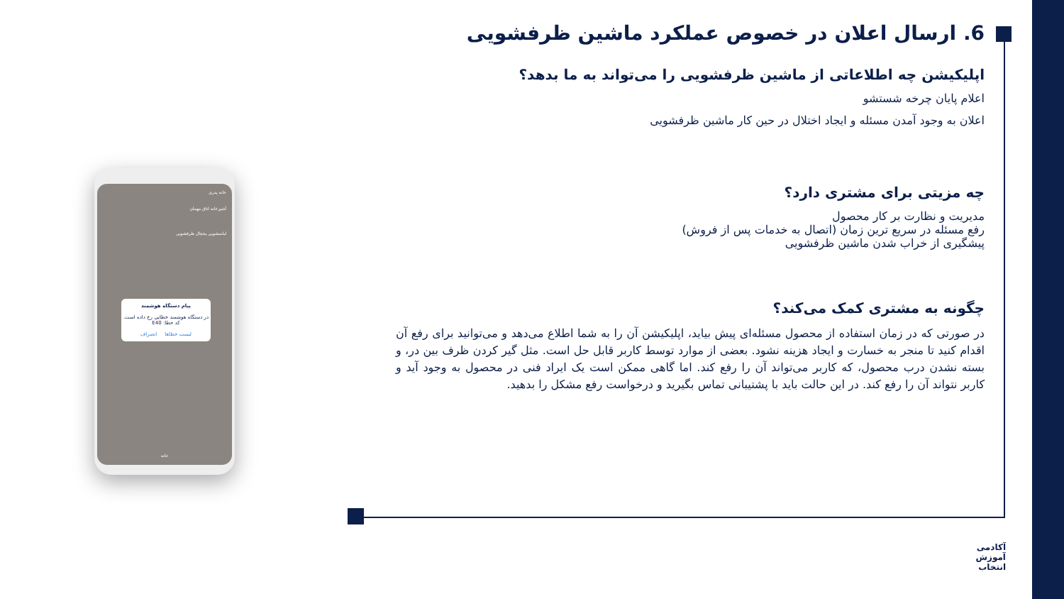6. ارسال اعلان در خصوص عملکرد ماشین ظرفشویی
اپلیکیشن چه اطلاعاتی از ماشین ظرفشویی را می‌تواند به ما بدهد؟
اعلام پایان چرخه شستشو
اعلان به وجود آمدن مسئله و ایجاد اختلال در حین کار ماشین ظرفشویی
چه مزیتی برای مشتری دارد؟
مدیریت و نظارت بر کار محصول
رفع مسئله در سریع ترین زمان (اتصال به خدمات پس از فروش)
پیشگیری از خراب شدن ماشین ظرفشویی
چگونه به مشتری کمک می‌کند؟
در صورتی که در زمان استفاده از محصول مسئله‌ای پیش بیاید، اپلیکیشن آن را به شما اطلاع می‌دهد و می‌توانید برای رفع آن اقدام کنید تا منجر به خسارت و ایجاد هزینه نشود. بعضی از موارد توسط کاربر قابل حل است. مثل گیر کردن ظرف بین در، و بسته نشدن درب محصول، که کاربر می‌تواند آن را رفع کند. اما گاهی ممکن است یک ایراد فنی در محصول به وجود آید و کاربر نتواند آن را رفع کند. در این حالت باید با پشتیبانی تماس بگیرید و درخواست رفع مشکل را بدهید.
خانه پدری
آشپزخانه اتاق مهمان
لباسشویی یخچال ظرفشویی
پیام دستگاه هوشمند
در دستگاه هوشمند خطایی رخ داده است.
کد خطا: E40
لیست خطاها انصراف
خانه
آکادمی
آموزش
انتخاب